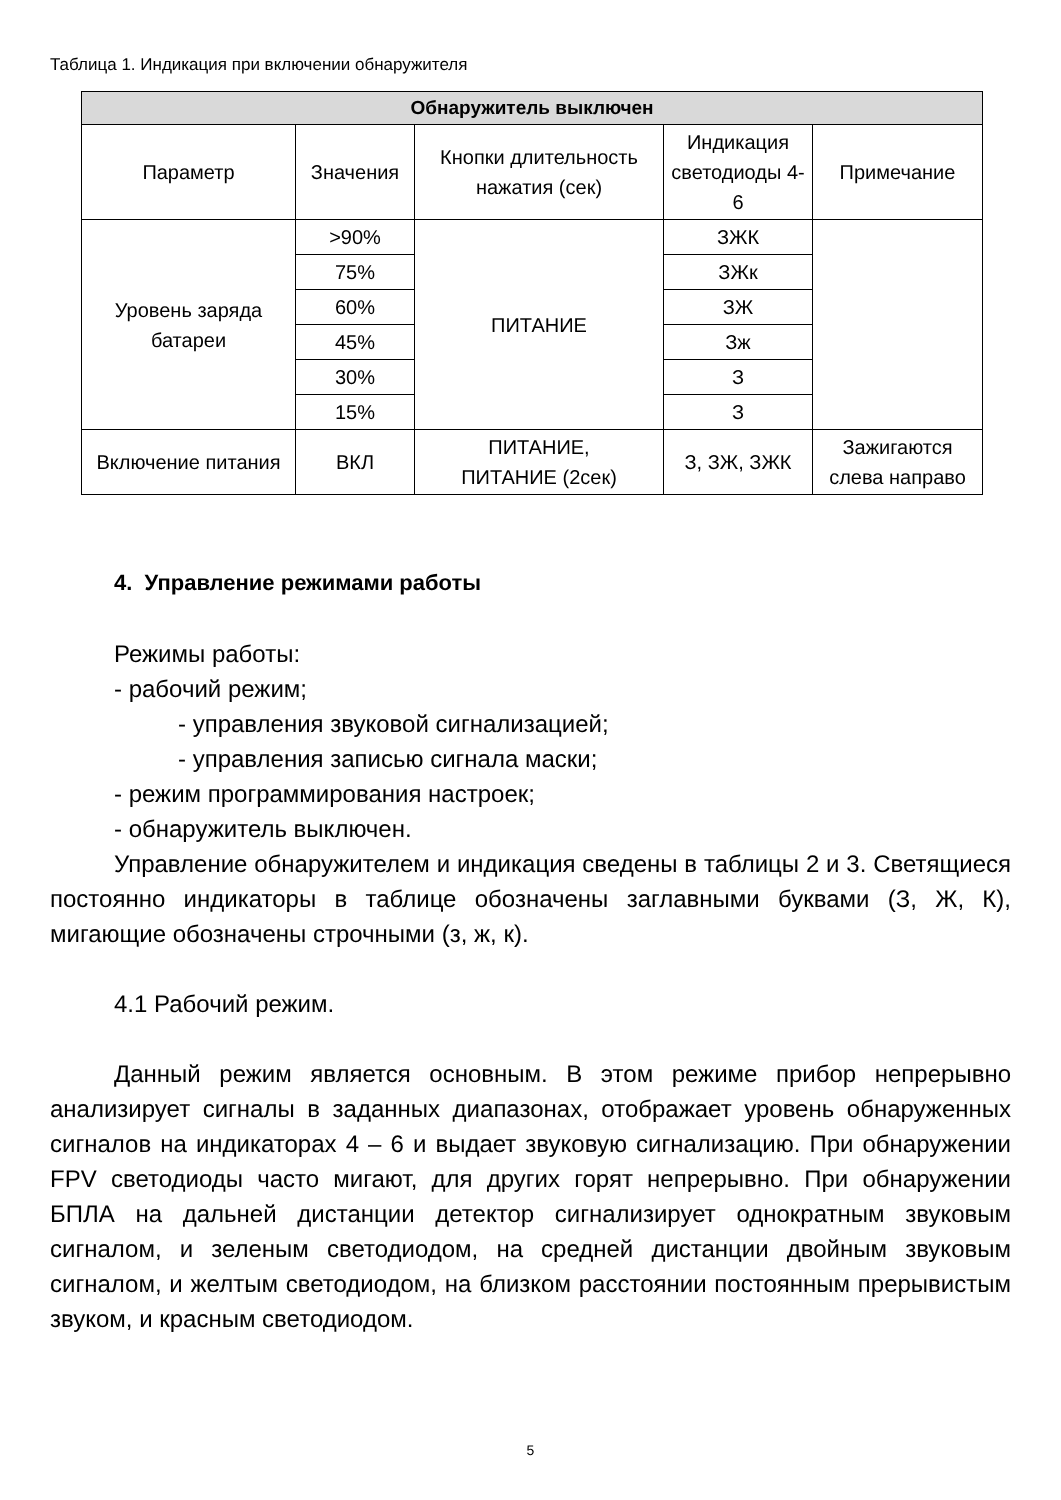Таблица 1. Индикация при включении обнаружителя
| Обнаружитель выключен | | | | |
| --- | --- | --- | --- | --- |
| Параметр | Значения | Кнопки длительность нажатия (сек) | Индикация светодиоды 4-6 | Примечание |
| Уровень заряда батареи | >90% | ПИТАНИЕ | ЗЖК | |
| | 75% | | ЗЖк | |
| | 60% | | ЗЖ | |
| | 45% | | Зж | |
| | 30% | | З | |
| | 15% | | З | |
| Включение питания | ВКЛ | ПИТАНИЕ, ПИТАНИЕ (2сек) | З, ЗЖ, ЗЖК | Зажигаются слева направо |
4. Управление режимами работы
Режимы работы:
- рабочий режим;
- управления звуковой сигнализацией;
- управления записью сигнала маски;
- режим программирования настроек;
- обнаружитель выключен.
Управление обнаружителем и индикация сведены в таблицы 2 и 3. Светящиеся постоянно индикаторы в таблице обозначены заглавными буквами (З, Ж, К), мигающие обозначены строчными (з, ж, к).
4.1 Рабочий режим.
Данный режим является основным. В этом режиме прибор непрерывно анализирует сигналы в заданных диапазонах, отображает уровень обнаруженных сигналов на индикаторах 4 – 6 и выдает звуковую сигнализацию. При обнаружении FPV светодиоды часто мигают, для других горят непрерывно. При обнаружении БПЛА на дальней дистанции детектор сигнализирует однократным звуковым сигналом, и зеленым светодиодом, на средней дистанции двойным звуковым сигналом, и желтым светодиодом, на близком расстоянии постоянным прерывистым звуком, и красным светодиодом.
5